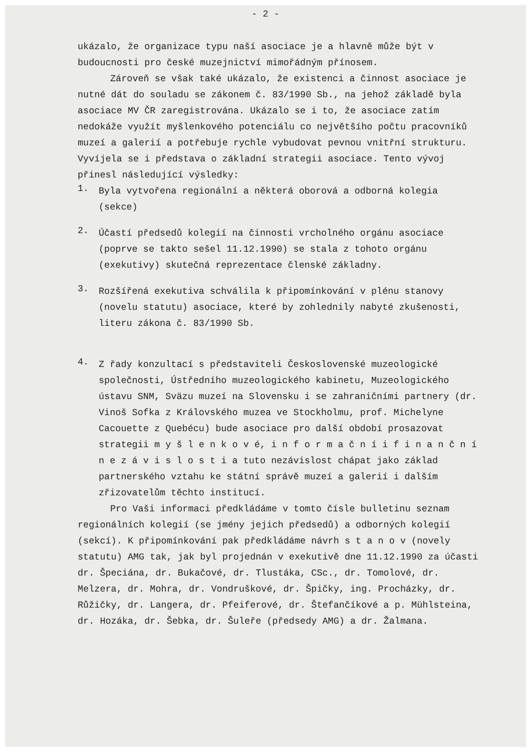- 2 -
ukázalo, že organizace typu naší asociace je a hlavně může být v budoucnosti pro české muzejnictví mimořádným přínosem.
Zároveň se však také ukázalo, že existenci a činnost asociace je nutné dát do souladu se zákonem č. 83/1990 Sb., na jehož základě byla asociace MV ČR zaregistrována. Ukázalo se i to, že asociace zatím nedokáže využít myšlenkového potenciálu co největšího počtu pracovníků muzeí a galerií a potřebuje rychle vybudovat pevnou vnitřní strukturu. Vyvíjela se i představa o základní strategii asociace. Tento vývoj přinesl následující výsledky:
1.
Byla vytvořena regionální a některá oborová a odborná kolegia (sekce)
2.
Účastí předsedů kolegií na činnosti vrcholného orgánu asociace (poprve se takto sešel 11.12.1990) se stala z tohoto orgánu (exekutivy) skutečná reprezentace členské základny.
3.
Rozšířená exekutiva schválila k připomínkování v plénu stanovy (novelu statutu) asociace, které by zohlednily nabyté zkušenosti, literu zákona č. 83/1990 Sb.
4.
Z řady konzultací s představiteli Československé muzeologické společnosti, Ústředního muzeologického kabinetu, Muzeologického ústavu SNM, Sväzu muzeí na Slovensku i se zahraničními partnery (dr. Vinoš Sofka z Královského muzea ve Stockholmu, prof. Michelyne Cacouette z Quebécu) bude asociace pro další období prosazovat strategii m y š l e n k o v é, i n f o r m a č n í i f i n a n č n í n e z á v i s l o s t i a tuto nezávislost chápat jako základ partnerského vztahu ke státní správě muzeí a galerií i dalším zřizovatelům těchto institucí.
Pro Vaši informaci předkládáme v tomto čísle bulletinu seznam regionálních kolegií (se jmény jejich předsedů) a odborných kolegií (sekcí). K připomínkování pak předkládáme návrh s t a n o v (novely statutu) AMG tak, jak byl projednán v exekutivě dne 11.12.1990 za účasti dr. Špeciána, dr. Bukačové, dr. Tlustáka, CSc., dr. Tomolové, dr. Melzera, dr. Mohra, dr. Vondruškové, dr. Špičky, ing. Procházky, dr. Růžičky, dr. Langera, dr. Pfeiferové, dr. Štefančíkové a p. Mühlsteina, dr. Hozáka, dr. Šebka, dr. Šuleře (předsedy AMG) a dr. Žalmana.